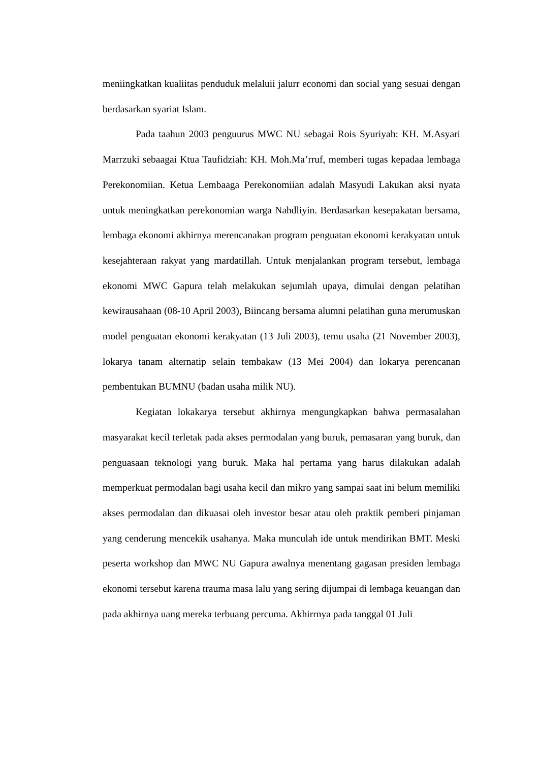meniingkatkan kualiitas penduduk melaluii jalurr economi dan social yang sesuai dengan berdasarkan syariat Islam.
Pada taahun 2003 penguurus MWC NU sebagai Rois Syuriyah: KH. M.Asyari Marrzuki sebaagai Ktua Taufidziah: KH. Moh.Ma’rruf, memberi tugas kepadaa lembaga Perekonomiian. Ketua Lembaaga Perekonomiian adalah Masyudi Lakukan aksi nyata untuk meningkatkan perekonomian warga Nahdliyin. Berdasarkan kesepakatan bersama, lembaga ekonomi akhirnya merencanakan program penguatan ekonomi kerakyatan untuk kesejahteraan rakyat yang mardatillah. Untuk menjalankan program tersebut, lembaga ekonomi MWC Gapura telah melakukan sejumlah upaya, dimulai dengan pelatihan kewirausahaan (08-10 April 2003), Biincang bersama alumni pelatihan guna merumuskan model penguatan ekonomi kerakyatan (13 Juli 2003), temu usaha (21 November 2003), lokarya tanam alternatip selain tembakaw (13 Mei 2004) dan lokarya perencanan pembentukan BUMNU (badan usaha milik NU).
Kegiatan lokakarya tersebut akhirnya mengungkapkan bahwa permasalahan masyarakat kecil terletak pada akses permodalan yang buruk, pemasaran yang buruk, dan penguasaan teknologi yang buruk. Maka hal pertama yang harus dilakukan adalah memperkuat permodalan bagi usaha kecil dan mikro yang sampai saat ini belum memiliki akses permodalan dan dikuasai oleh investor besar atau oleh praktik pemberi pinjaman yang cenderung mencekik usahanya. Maka munculah ide untuk mendirikan BMT. Meski peserta workshop dan MWC NU Gapura awalnya menentang gagasan presiden lembaga ekonomi tersebut karena trauma masa lalu yang sering dijumpai di lembaga keuangan dan pada akhirnya uang mereka terbuang percuma. Akhirrnya pada tanggal 01 Juli